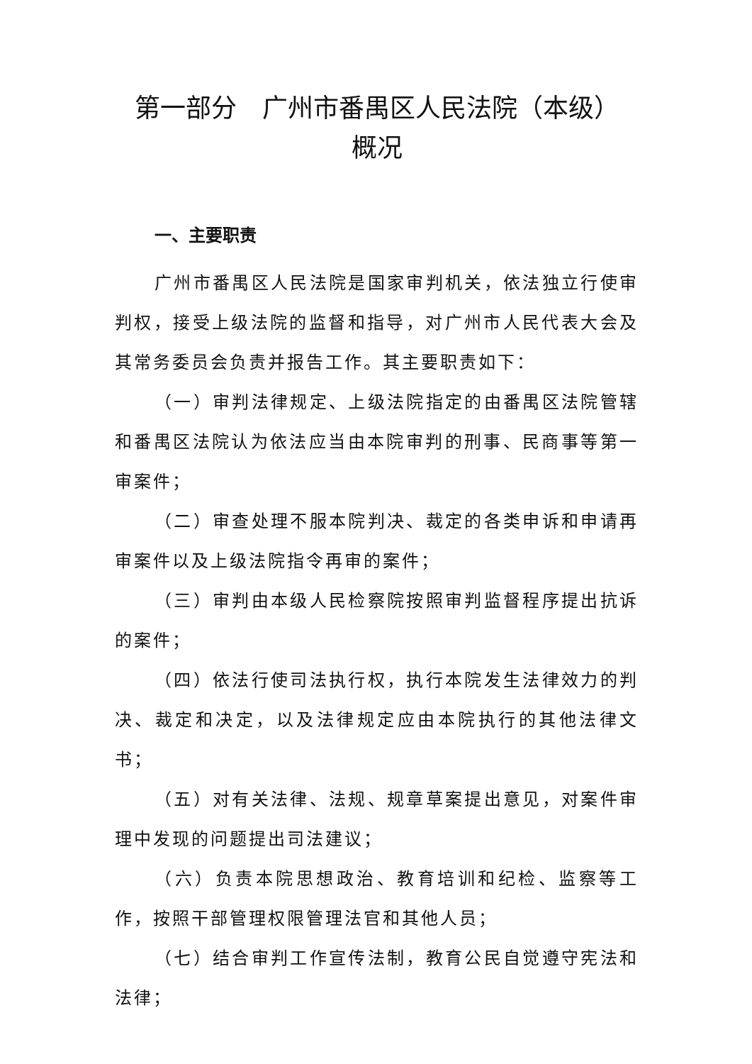第一部分　广州市番禺区人民法院（本级）
概况
一、主要职责
广州市番禺区人民法院是国家审判机关，依法独立行使审判权，接受上级法院的监督和指导，对广州市人民代表大会及其常务委员会负责并报告工作。其主要职责如下：
（一）审判法律规定、上级法院指定的由番禺区法院管辖和番禺区法院认为依法应当由本院审判的刑事、民商事等第一审案件；
（二）审查处理不服本院判决、裁定的各类申诉和申请再审案件以及上级法院指令再审的案件；
（三）审判由本级人民检察院按照审判监督程序提出抗诉的案件；
（四）依法行使司法执行权，执行本院发生法律效力的判决、裁定和决定，以及法律规定应由本院执行的其他法律文书；
（五）对有关法律、法规、规章草案提出意见，对案件审理中发现的问题提出司法建议；
（六）负责本院思想政治、教育培训和纪检、监察等工作，按照干部管理权限管理法官和其他人员；
（七）结合审判工作宣传法制，教育公民自觉遵守宪法和法律；